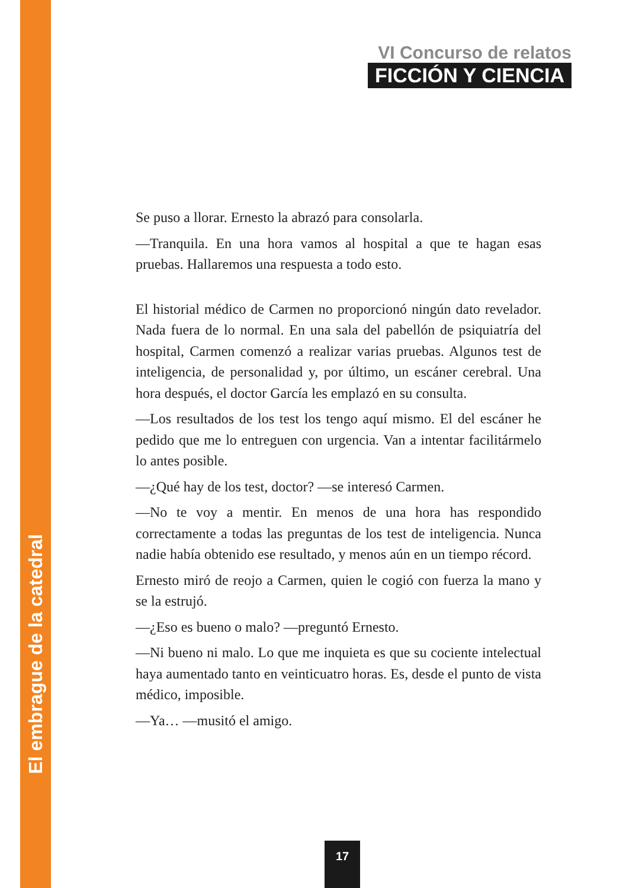VI Concurso de relatos
FICCIÓN Y CIENCIA
Se puso a llorar. Ernesto la abrazó para consolarla.
—Tranquila. En una hora vamos al hospital a que te hagan esas pruebas. Hallaremos una respuesta a todo esto.
El historial médico de Carmen no proporcionó ningún dato revelador. Nada fuera de lo normal. En una sala del pabellón de psiquiatría del hospital, Carmen comenzó a realizar varias pruebas. Algunos test de inteligencia, de personalidad y, por último, un escáner cerebral. Una hora después, el doctor García les emplazó en su consulta.
—Los resultados de los test los tengo aquí mismo. El del escáner he pedido que me lo entreguen con urgencia. Van a intentar facilitármelo lo antes posible.
—¿Qué hay de los test, doctor? —se interesó Carmen.
—No te voy a mentir. En menos de una hora has respondido correctamente a todas las preguntas de los test de inteligencia. Nunca nadie había obtenido ese resultado, y menos aún en un tiempo récord.
Ernesto miró de reojo a Carmen, quien le cogió con fuerza la mano y se la estrujó.
—¿Eso es bueno o malo? —preguntó Ernesto.
—Ni bueno ni malo. Lo que me inquieta es que su cociente intelectual haya aumentado tanto en veinticuatro horas. Es, desde el punto de vista médico, imposible.
—Ya… —musitó el amigo.
El embrague de la catedral
17